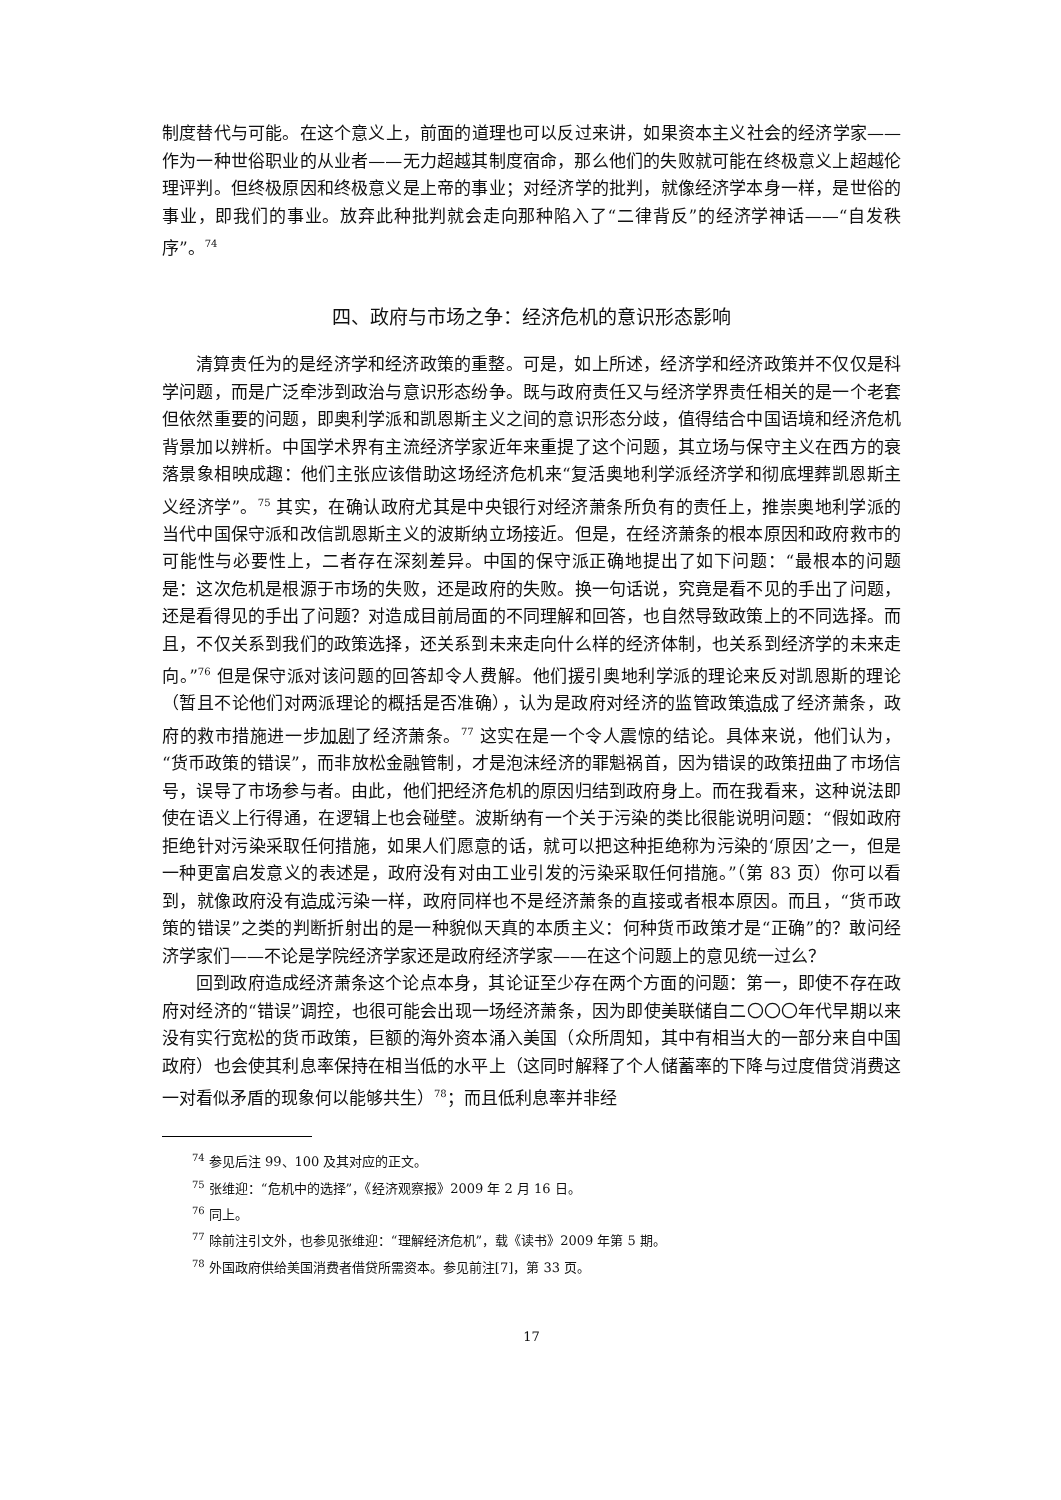制度替代与可能。在这个意义上，前面的道理也可以反过来讲，如果资本主义社会的经济学家——作为一种世俗职业的从业者——无力超越其制度宿命，那么他们的失败就可能在终极意义上超越伦理评判。但终极原因和终极意义是上帝的事业；对经济学的批判，就像经济学本身一样，是世俗的事业，即我们的事业。放弃此种批判就会走向那种陷入了“二律背反”的经济学神话——“自发秩序”。<sup>74</sup>
四、政府与市场之争：经济危机的意识形态影响
清算责任为的是经济学和经济政策的重整。可是，如上所述，经济学和经济政策并不仅仅是科学问题，而是广泛牵涉到政治与意识形态纷争。既与政府责任又与经济学界责任相关的是一个老套但依然重要的问题，即奥利学派和凯恩斯主义之间的意识形态分歧，值得结合中国语境和经济危机背景加以辨析。中国学术界有主流经济学家近年来重提了这个问题，其立场与保守主义在西方的衰落景象相映成趣：他们主张应该借助这场经济危机来“复活奥地利学派经济学和彻底埋葬凯恩斯主义经济学”。<sup>75</sup> 其实，在确认政府尤其是中央银行对经济萧条所负有的责任上，推崇奥地利学派的当代中国保守派和改信凯恩斯主义的波斯纳立场接近。但是，在经济萧条的根本原因和政府救市的可能性与必要性上，二者存在深刻差异。中国的保守派正确地提出了如下问题：“最根本的问题是：这次危机是根源于市场的失败，还是政府的失败。换一句话说，究竟是看不见的手出了问题，还是看得见的手出了问题？对造成目前局面的不同理解和回答，也自然导致政策上的不同选择。而且，不仅关系到我们的政策选择，还关系到未来走向什么样的经济体制，也关系到经济学的未来走向。”<sup>76</sup> 但是保守派对该问题的回答却令人费解。他们援引奥地利学派的理论来反对凯恩斯的理论（暂且不论他们对两派理论的概括是否准确），认为是政府对经济的监管政策造成了经济萧条，政府的救市措施进一步加剧了经济萧条。<sup>77</sup> 这实在是一个令人震惊的结论。具体来说，他们认为，“货币政策的错误”，而非放松金融管制，才是泡沫经济的罪魁祸首，因为错误的政策扭曲了市场信号，误导了市场参与者。由此，他们把经济危机的原因归结到政府身上。而在我看来，这种说法即使在语义上行得通，在逻辑上也会碰壁。波斯纳有一个关于污染的类比很能说明问题：“假如政府拒绝针对污染采取任何措施，如果人们愿意的话，就可以把这种拒绝称为污染的‘原因’之一，但是一种更富启发意义的表述是，政府没有对由工业引发的污染采取任何措施。”（第 83 页）你可以看到，就像政府没有造成污染一样，政府同样也不是经济萧条的直接或者根本原因。而且，“货币政策的错误”之类的判断折射出的是一种貌似天真的本质主义：何种货币政策才是“正确”的？敢问经济学家们——不论是学院经济学家还是政府经济学家——在这个问题上的意见统一过么？
回到政府造成经济萧条这个论点本身，其论证至少存在两个方面的问题：第一，即使不存在政府对经济的“错误”调控，也很可能会出现一场经济萧条，因为即使美联储自二〇〇〇年代早期以来没有实行宽松的货币政策，巨额的海外资本涌入美国（众所周知，其中有相当大的一部分来自中国政府）也会使其利息率保持在相当低的水平上（这同时解释了个人储蓄率的下降与过度借贷消费这一对看似矛盾的现象何以能够共生）<sup>78</sup>；而且低利息率并非经
<sup>74</sup> 参见后注 99、100 及其对应的正文。
<sup>75</sup> 张维迎：“危机中的选择”，《经济观察报》2009 年 2 月 16 日。
<sup>76</sup> 同上。
<sup>77</sup> 除前注引文外，也参见张维迎：“理解经济危机”，载《读书》2009 年第 5 期。
<sup>78</sup> 外国政府供给美国消费者借贷所需资本。参见前注[7]，第 33 页。
17